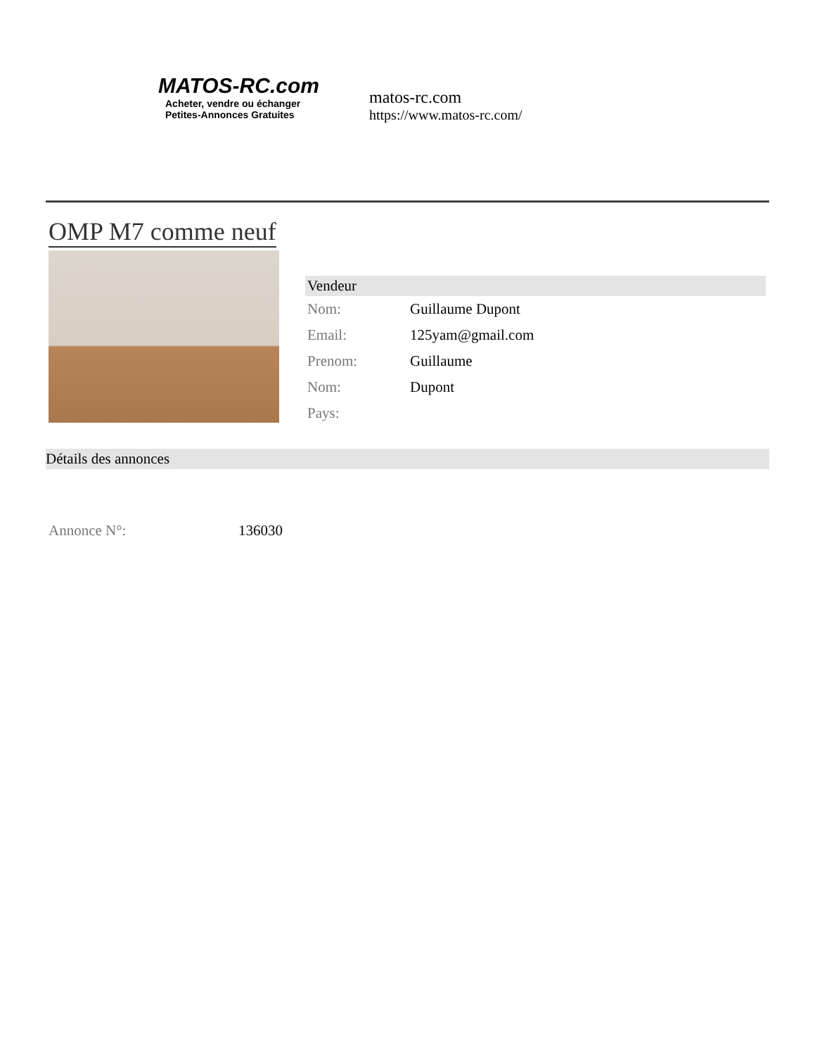MATOS-RC.com
Acheter, vendre ou échanger
Petites-Annonces Gratuites
matos-rc.com
https://www.matos-rc.com/
OMP M7 comme neuf
| Vendeur | |
| --- | --- |
| Nom: | Guillaume Dupont |
| Email: | 125yam@gmail.com |
| Prenom: | Guillaume |
| Nom: | Dupont |
| Pays: | |
Détails des annonces
Annonce N°: 136030